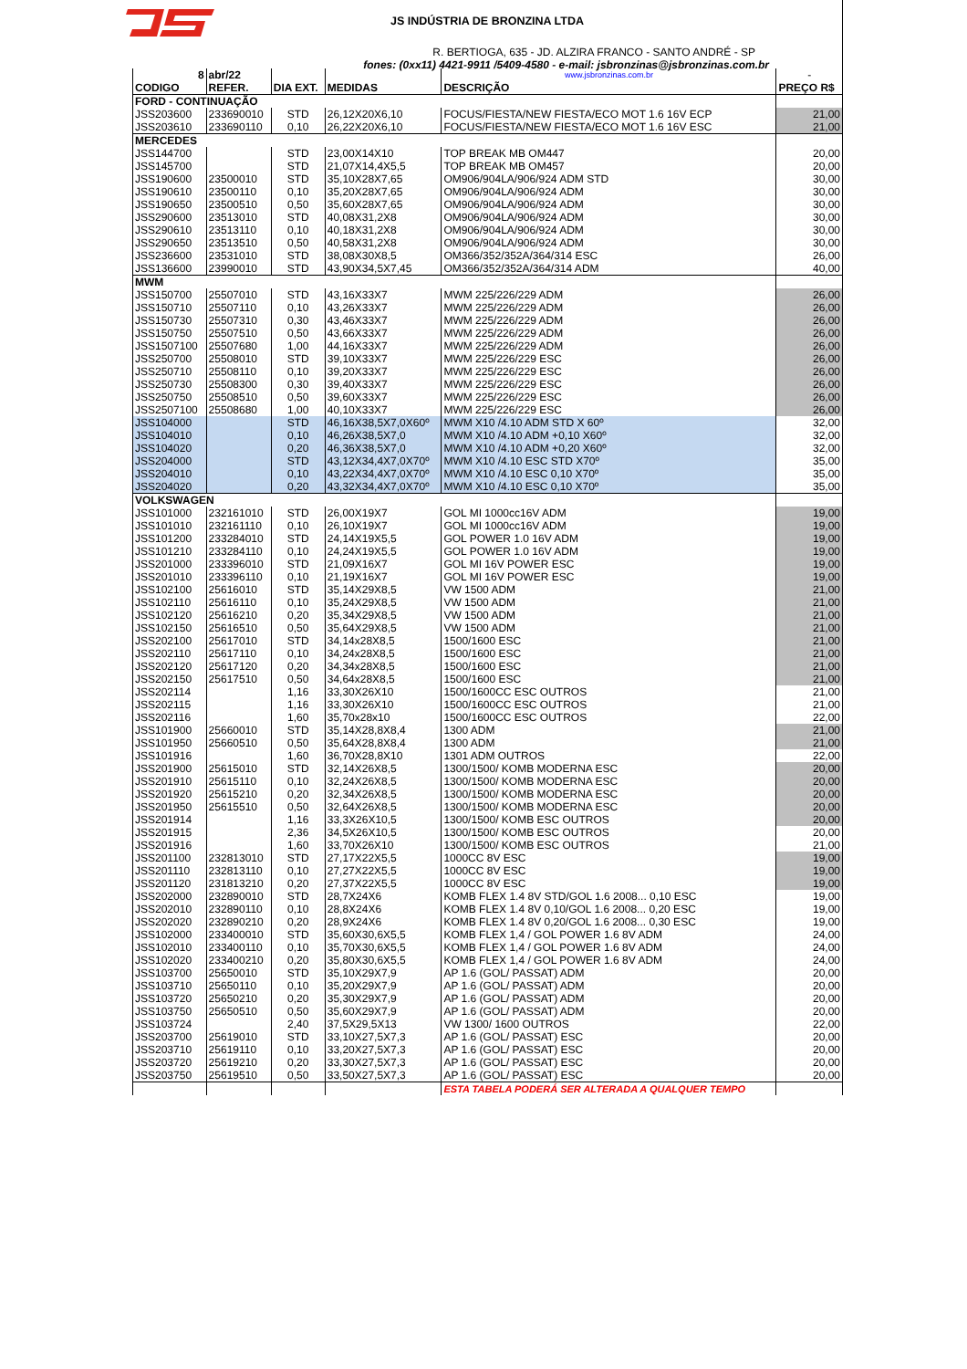JS INDÚSTRIA DE BRONZINA LTDA
R. BERTIOGA, 635 - JD. ALZIRA FRANCO - SANTO ANDRÉ - SP
fones: (0xx11) 4421-9911 /5409-4580 - e-mail: jsbronzinas@jsbronzinas.com.br
| 8 | abr/22 | | | www.jsbronzinas.com.br | - |
| CODIGO | REFER. | DIA EXT. | MEDIDAS | DESCRIÇÃO | PREÇO R$ |
| FORD - CONTINUAÇÃO | | | | | |
| JSS203600 | 233690010 | STD | 26,12X20X6,10 | FOCUS/FIESTA/NEW FIESTA/ECO MOT 1.6 16V ECP | 21,00 |
| JSS203610 | 233690110 | 0,10 | 26,22X20X6,10 | FOCUS/FIESTA/NEW FIESTA/ECO MOT 1.6 16V ESC | 21,00 |
| MERCEDES | | | | | |
| JSS144700 | | STD | 23,00X14X10 | TOP BREAK MB OM447 | 20,00 |
| JSS145700 | | STD | 21,07X14,4X5,5 | TOP BREAK MB OM457 | 20,00 |
| JSS190600 | 23500010 | STD | 35,10X28X7,65 | OM906/904LA/906/924 ADM STD | 30,00 |
| JSS190610 | 23500110 | 0,10 | 35,20X28X7,65 | OM906/904LA/906/924 ADM | 30,00 |
| JSS190650 | 23500510 | 0,50 | 35,60X28X7,65 | OM906/904LA/906/924 ADM | 30,00 |
| JSS290600 | 23513010 | STD | 40,08X31,2X8 | OM906/904LA/906/924 ADM | 30,00 |
| JSS290610 | 23513110 | 0,10 | 40,18X31,2X8 | OM906/904LA/906/924 ADM | 30,00 |
| JSS290650 | 23513510 | 0,50 | 40,58X31,2X8 | OM906/904LA/906/924 ADM | 30,00 |
| JSS236600 | 23531010 | STD | 38,08X30X8,5 | OM366/352/352A/364/314 ESC | 26,00 |
| JSS136600 | 23990010 | STD | 43,90X34,5X7,45 | OM366/352/352A/364/314 ADM | 40,00 |
| MWM | | | | | |
| JSS150700 | 25507010 | STD | 43,16X33X7 | MWM 225/226/229 ADM | 26,00 |
| JSS150710 | 25507110 | 0,10 | 43,26X33X7 | MWM 225/226/229 ADM | 26,00 |
| JSS150730 | 25507310 | 0,30 | 43,46X33X7 | MWM 225/226/229 ADM | 26,00 |
| JSS150750 | 25507510 | 0,50 | 43,66X33X7 | MWM 225/226/229 ADM | 26,00 |
| JSS1507100 | 25507680 | 1,00 | 44,16X33X7 | MWM 225/226/229 ADM | 26,00 |
| JSS250700 | 25508010 | STD | 39,10X33X7 | MWM 225/226/229 ESC | 26,00 |
| JSS250710 | 25508110 | 0,10 | 39,20X33X7 | MWM 225/226/229 ESC | 26,00 |
| JSS250730 | 25508300 | 0,30 | 39,40X33X7 | MWM 225/226/229 ESC | 26,00 |
| JSS250750 | 25508510 | 0,50 | 39,60X33X7 | MWM 225/226/229 ESC | 26,00 |
| JSS2507100 | 25508680 | 1,00 | 40,10X33X7 | MWM 225/226/229 ESC | 26,00 |
| JSS104000 | | STD | 46,16X38,5X7,0X60º | MWM X10 /4.10 ADM STD X 60º | 32,00 |
| JSS104010 | | 0,10 | 46,26X38,5X7,0 | MWM X10 /4.10 ADM +0,10 X60º | 32,00 |
| JSS104020 | | 0,20 | 46,36X38,5X7,0 | MWM X10 /4.10 ADM +0,20 X60º | 32,00 |
| JSS204000 | | STD | 43,12X34,4X7,0X70º | MWM X10 /4.10 ESC STD X70º | 35,00 |
| JSS204010 | | 0,10 | 43,22X34,4X7,0X70º | MWM X10 /4.10 ESC 0,10 X70º | 35,00 |
| JSS204020 | | 0,20 | 43,32X34,4X7,0X70º | MWM X10 /4.10 ESC 0,10 X70º | 35,00 |
| VOLKSWAGEN | | | | | |
| JSS101000 | 232161010 | STD | 26,00X19X7 | GOL MI 1000cc16V ADM | 19,00 |
| JSS101010 | 232161110 | 0,10 | 26,10X19X7 | GOL MI 1000cc16V ADM | 19,00 |
| JSS101200 | 233284010 | STD | 24,14X19X5,5 | GOL POWER 1.0 16V ADM | 19,00 |
| JSS101210 | 233284110 | 0,10 | 24,24X19X5,5 | GOL POWER 1.0 16V ADM | 19,00 |
| JSS201000 | 233396010 | STD | 21,09X16X7 | GOL MI 16V POWER ESC | 19,00 |
| JSS201010 | 233396110 | 0,10 | 21,19X16X7 | GOL MI 16V POWER ESC | 19,00 |
| JSS102100 | 25616010 | STD | 35,14X29X8,5 | VW 1500 ADM | 21,00 |
| JSS102110 | 25616110 | 0,10 | 35,24X29X8,5 | VW 1500 ADM | 21,00 |
| JSS102120 | 25616210 | 0,20 | 35,34X29X8,5 | VW 1500 ADM | 21,00 |
| JSS102150 | 25616510 | 0,50 | 35,64X29X8,5 | VW 1500 ADM | 21,00 |
| JSS202100 | 25617010 | STD | 34,14x28X8,5 | 1500/1600 ESC | 21,00 |
| JSS202110 | 25617110 | 0,10 | 34,24x28X8,5 | 1500/1600 ESC | 21,00 |
| JSS202120 | 25617120 | 0,20 | 34,34x28X8,5 | 1500/1600 ESC | 21,00 |
| JSS202150 | 25617510 | 0,50 | 34,64x28X8,5 | 1500/1600 ESC | 21,00 |
| JSS202114 | | 1,16 | 33,30X26X10 | 1500/1600CC ESC OUTROS | 21,00 |
| JSS202115 | | 1,16 | 33,30X26X10 | 1500/1600CC ESC OUTROS | 21,00 |
| JSS202116 | | 1,60 | 35,70x28x10 | 1500/1600CC ESC OUTROS | 22,00 |
| JSS101900 | 25660010 | STD | 35,14X28,8X8,4 | 1300 ADM | 21,00 |
| JSS101950 | 25660510 | 0,50 | 35,64X28,8X8,4 | 1300 ADM | 21,00 |
| JSS101916 | | 1,60 | 36,70X28,8X10 | 1301 ADM OUTROS | 22,00 |
| JSS201900 | 25615010 | STD | 32,14X26X8,5 | 1300/1500/ KOMB MODERNA ESC | 20,00 |
| JSS201910 | 25615110 | 0,10 | 32,24X26X8,5 | 1300/1500/ KOMB MODERNA ESC | 20,00 |
| JSS201920 | 25615210 | 0,20 | 32,34X26X8,5 | 1300/1500/ KOMB MODERNA ESC | 20,00 |
| JSS201950 | 25615510 | 0,50 | 32,64X26X8,5 | 1300/1500/ KOMB MODERNA ESC | 20,00 |
| JSS201914 | | 1,16 | 33,3X26X10,5 | 1300/1500/ KOMB ESC OUTROS | 20,00 |
| JSS201915 | | 2,36 | 34,5X26X10,5 | 1300/1500/ KOMB ESC OUTROS | 20,00 |
| JSS201916 | | 1,60 | 33,70X26X10 | 1300/1500/ KOMB ESC OUTROS | 21,00 |
| JSS201100 | 232813010 | STD | 27,17X22X5,5 | 1000CC 8V ESC | 19,00 |
| JSS201110 | 232813110 | 0,10 | 27,27X22X5,5 | 1000CC 8V ESC | 19,00 |
| JSS201120 | 231813210 | 0,20 | 27,37X22X5,5 | 1000CC 8V ESC | 19,00 |
| JSS202000 | 232890010 | STD | 28,7X24X6 | KOMB FLEX 1.4 8V STD/GOL 1.6 2008... 0,10 ESC | 19,00 |
| JSS202010 | 232890110 | 0,10 | 28,8X24X6 | KOMB FLEX 1.4 8V 0,10/GOL 1.6 2008... 0,20 ESC | 19,00 |
| JSS202020 | 232890210 | 0,20 | 28,9X24X6 | KOMB FLEX 1.4 8V 0,20/GOL 1.6 2008... 0,30 ESC | 19,00 |
| JSS102000 | 233400010 | STD | 35,60X30,6X5,5 | KOMB FLEX 1,4 / GOL POWER 1.6 8V ADM | 24,00 |
| JSS102010 | 233400110 | 0,10 | 35,70X30,6X5,5 | KOMB FLEX 1,4 / GOL POWER 1.6 8V ADM | 24,00 |
| JSS102020 | 233400210 | 0,20 | 35,80X30,6X5,5 | KOMB FLEX 1,4 / GOL POWER 1.6 8V ADM | 24,00 |
| JSS103700 | 25650010 | STD | 35,10X29X7,9 | AP 1.6 (GOL/ PASSAT) ADM | 20,00 |
| JSS103710 | 25650110 | 0,10 | 35,20X29X7,9 | AP 1.6 (GOL/ PASSAT) ADM | 20,00 |
| JSS103720 | 25650210 | 0,20 | 35,30X29X7,9 | AP 1.6 (GOL/ PASSAT) ADM | 20,00 |
| JSS103750 | 25650510 | 0,50 | 35,60X29X7,9 | AP 1.6 (GOL/ PASSAT) ADM | 20,00 |
| JSS103724 | | 2,40 | 37,5X29,5X13 | VW 1300/ 1600 OUTROS | 22,00 |
| JSS203700 | 25619010 | STD | 33,10X27,5X7,3 | AP 1.6 (GOL/ PASSAT) ESC | 20,00 |
| JSS203710 | 25619110 | 0,10 | 33,20X27,5X7,3 | AP 1.6 (GOL/ PASSAT) ESC | 20,00 |
| JSS203720 | 25619210 | 0,20 | 33,30X27,5X7,3 | AP 1.6 (GOL/ PASSAT) ESC | 20,00 |
| JSS203750 | 25619510 | 0,50 | 33,50X27,5X7,3 | AP 1.6 (GOL/ PASSAT) ESC | 20,00 |
| | | | | ESTA TABELA PODERÁ SER ALTERADA A QUALQUER TEMPO | |